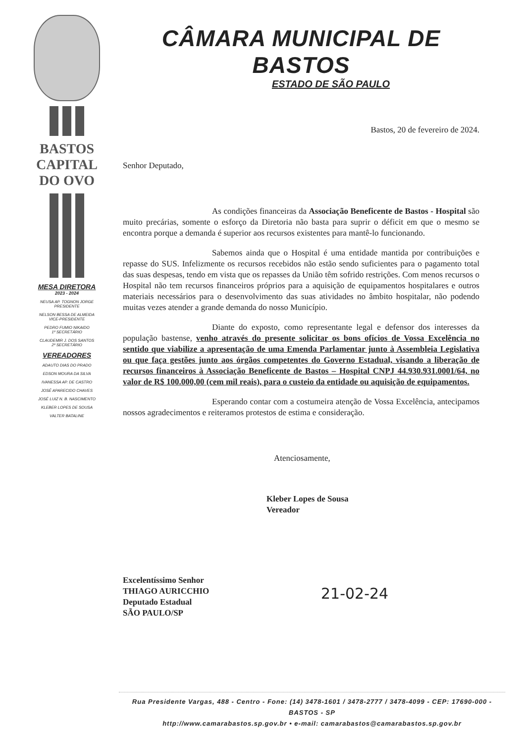BASTOS
CAPITAL
DO OVO
MESA DIRETORA
2023 - 2024
NEUSA AP. TOGNON JORGE
PRESIDENTE
NELSON BESSA DE ALMEIDA
VICE-PRESIDENTE
PEDRO FUMIO NIKAIDO
1º SECRETÁRIO
CLAUDEMIR J. DOS SANTOS
2º SECRETÁRIO
VEREADORES
ADAUTO DIAS DO PRADO
EDSON MOURA DA SILVA
IVANESSA AP. DE CASTRO
JOSÉ APARECIDO CHAVES
JOSÉ LUIZ N. B. NASCIMENTO
KLEBER LOPES DE SOUSA
VALTER BATALINE
CÂMARA MUNICIPAL DE BASTOS
ESTADO DE SÃO PAULO
Bastos, 20 de fevereiro de 2024.
Senhor Deputado,
As condições financeiras da Associação Beneficente de Bastos - Hospital são muito precárias, somente o esforço da Diretoria não basta para suprir o déficit em que o mesmo se encontra porque a demanda é superior aos recursos existentes para mantê-lo funcionando.
Sabemos ainda que o Hospital é uma entidade mantida por contribuições e repasse do SUS. Infelizmente os recursos recebidos não estão sendo suficientes para o pagamento total das suas despesas, tendo em vista que os repasses da União têm sofrido restrições. Com menos recursos o Hospital não tem recursos financeiros próprios para a aquisição de equipamentos hospitalares e outros materiais necessários para o desenvolvimento das suas atividades no âmbito hospitalar, não podendo muitas vezes atender a grande demanda do nosso Município.
Diante do exposto, como representante legal e defensor dos interesses da população bastense, venho através do presente solicitar os bons ofícios de Vossa Excelência no sentido que viabilize a apresentação de uma Emenda Parlamentar junto à Assembleia Legislativa ou que faça gestões junto aos órgãos competentes do Governo Estadual, visando a liberação de recursos financeiros à Associação Beneficente de Bastos – Hospital CNPJ 44.930.931.0001/64, no valor de R$ 100.000,00 (cem mil reais), para o custeio da entidade ou aquisição de equipamentos.
Esperando contar com a costumeira atenção de Vossa Excelência, antecipamos nossos agradecimentos e reiteramos protestos de estima e consideração.
Atenciosamente,
Kleber Lopes de Sousa
Vereador
Excelentíssimo Senhor
THIAGO AURICCHIO
Deputado Estadual
SÃO PAULO/SP
21-02-24
Rua Presidente Vargas, 488 - Centro - Fone: (14) 3478-1601 / 3478-2777 / 3478-4099 - CEP: 17690-000 - BASTOS - SP
http://www.camarabastos.sp.gov.br • e-mail: camarabastos@camarabastos.sp.gov.br